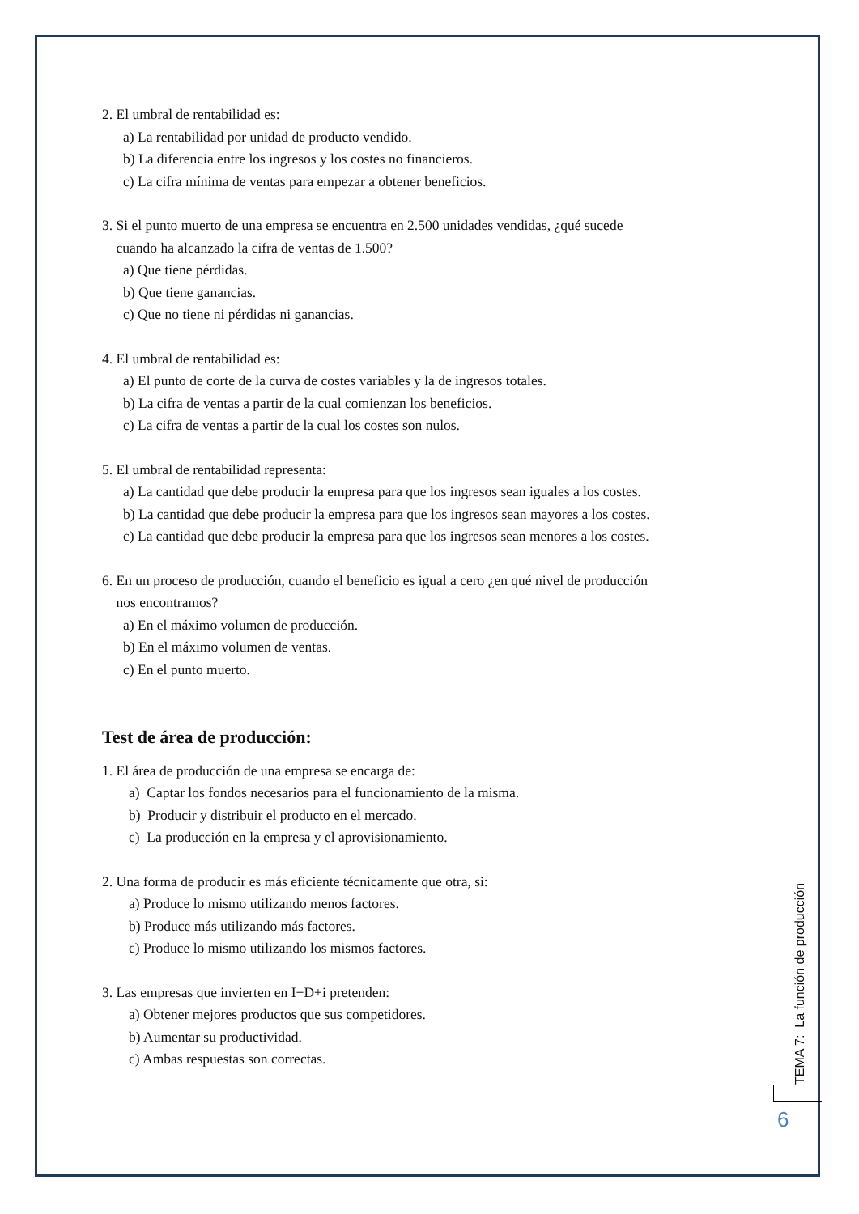2. El umbral de rentabilidad es:
a) La rentabilidad por unidad de producto vendido.
b) La diferencia entre los ingresos y los costes no financieros.
c) La cifra mínima de ventas para empezar a obtener beneficios.
3. Si el punto muerto de una empresa se encuentra en 2.500 unidades vendidas, ¿qué sucede
cuando ha alcanzado la cifra de ventas de 1.500?
a) Que tiene pérdidas.
b) Que tiene ganancias.
c) Que no tiene ni pérdidas ni ganancias.
4. El umbral de rentabilidad es:
a) El punto de corte de la curva de costes variables y la de ingresos totales.
b) La cifra de ventas a partir de la cual comienzan los beneficios.
c) La cifra de ventas a partir de la cual los costes son nulos.
5. El umbral de rentabilidad representa:
a) La cantidad que debe producir la empresa para que los ingresos sean iguales a los costes.
b) La cantidad que debe producir la empresa para que los ingresos sean mayores a los costes.
c) La cantidad que debe producir la empresa para que los ingresos sean menores a los costes.
6. En un proceso de producción, cuando el beneficio es igual a cero ¿en qué nivel de producción
nos encontramos?
a) En el máximo volumen de producción.
b) En el máximo volumen de ventas.
c) En el punto muerto.
Test de área de producción:
1. El área de producción de una empresa se encarga de:
a) Captar los fondos necesarios para el funcionamiento de la misma.
b) Producir y distribuir el producto en el mercado.
c) La producción en la empresa y el aprovisionamiento.
2. Una forma de producir es más eficiente técnicamente que otra, si:
a) Produce lo mismo utilizando menos factores.
b) Produce más utilizando más factores.
c) Produce lo mismo utilizando los mismos factores.
3. Las empresas que invierten en I+D+i pretenden:
a) Obtener mejores productos que sus competidores.
b) Aumentar su productividad.
c) Ambas respuestas son correctas.
TEMA 7: La función de producción
6